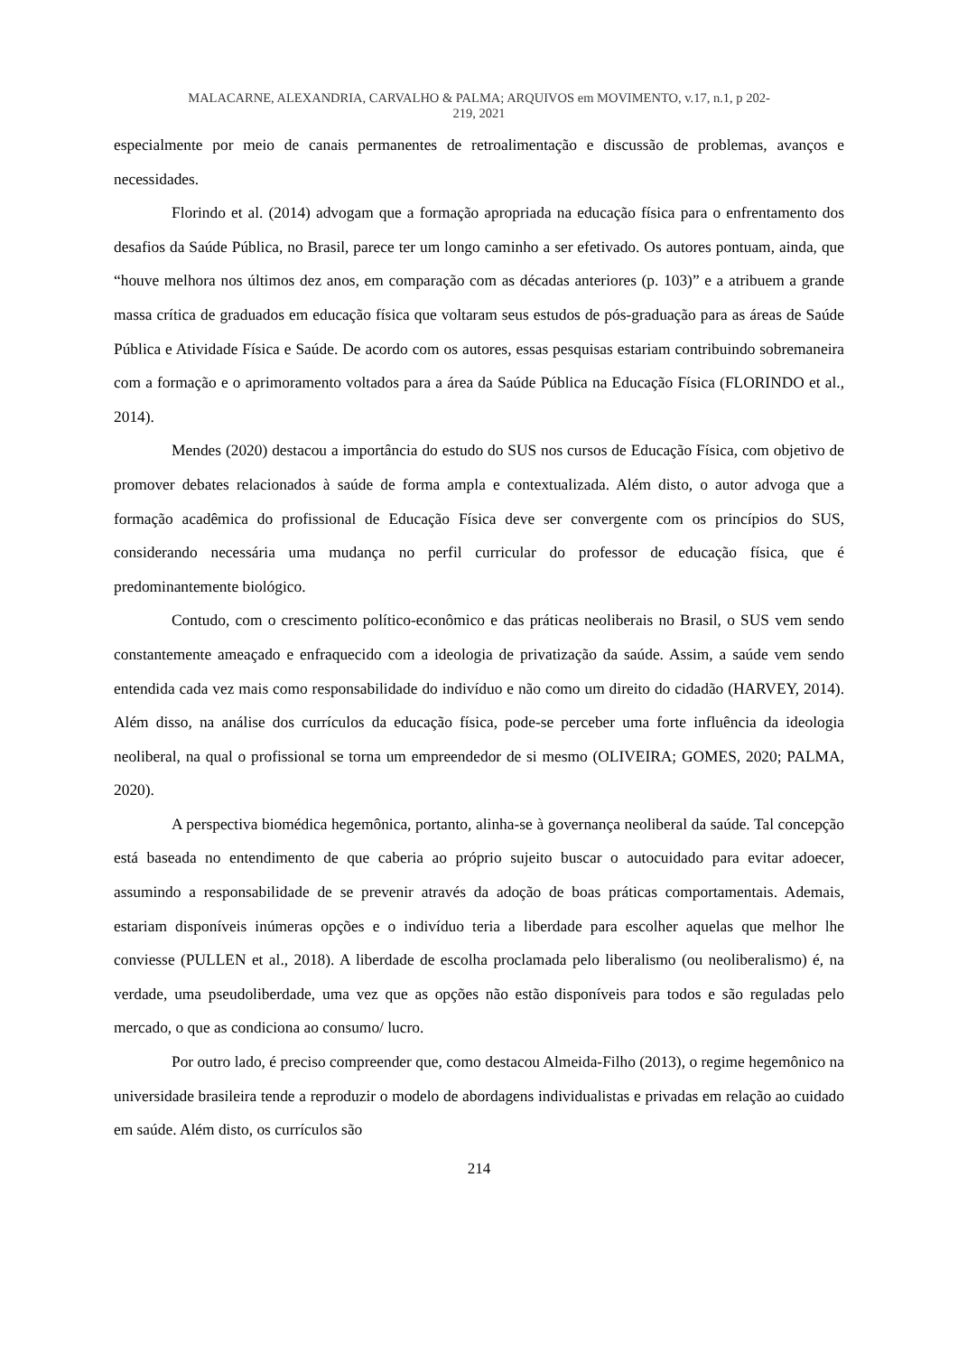MALACARNE, ALEXANDRIA, CARVALHO & PALMA; ARQUIVOS em MOVIMENTO, v.17, n.1, p 202-
219, 2021
especialmente por meio de canais permanentes de retroalimentação e discussão de problemas, avanços e necessidades.
Florindo et al. (2014) advogam que a formação apropriada na educação física para o enfrentamento dos desafios da Saúde Pública, no Brasil, parece ter um longo caminho a ser efetivado. Os autores pontuam, ainda, que “houve melhora nos últimos dez anos, em comparação com as décadas anteriores (p. 103)” e a atribuem a grande massa crítica de graduados em educação física que voltaram seus estudos de pós-graduação para as áreas de Saúde Pública e Atividade Física e Saúde. De acordo com os autores, essas pesquisas estariam contribuindo sobremaneira com a formação e o aprimoramento voltados para a área da Saúde Pública na Educação Física (FLORINDO et al., 2014).
Mendes (2020) destacou a importância do estudo do SUS nos cursos de Educação Física, com objetivo de promover debates relacionados à saúde de forma ampla e contextualizada. Além disto, o autor advoga que a formação acadêmica do profissional de Educação Física deve ser convergente com os princípios do SUS, considerando necessária uma mudança no perfil curricular do professor de educação física, que é predominantemente biológico.
Contudo, com o crescimento político-econômico e das práticas neoliberais no Brasil, o SUS vem sendo constantemente ameaçado e enfraquecido com a ideologia de privatização da saúde. Assim, a saúde vem sendo entendida cada vez mais como responsabilidade do indivíduo e não como um direito do cidadão (HARVEY, 2014). Além disso, na análise dos currículos da educação física, pode-se perceber uma forte influência da ideologia neoliberal, na qual o profissional se torna um empreendedor de si mesmo (OLIVEIRA; GOMES, 2020; PALMA, 2020).
A perspectiva biomédica hegemônica, portanto, alinha-se à governança neoliberal da saúde. Tal concepção está baseada no entendimento de que caberia ao próprio sujeito buscar o autocuidado para evitar adoecer, assumindo a responsabilidade de se prevenir através da adoção de boas práticas comportamentais. Ademais, estariam disponíveis inúmeras opções e o indivíduo teria a liberdade para escolher aquelas que melhor lhe conviesse (PULLEN et al., 2018). A liberdade de escolha proclamada pelo liberalismo (ou neoliberalismo) é, na verdade, uma pseudoliberdade, uma vez que as opções não estão disponíveis para todos e são reguladas pelo mercado, o que as condiciona ao consumo/ lucro.
Por outro lado, é preciso compreender que, como destacou Almeida-Filho (2013), o regime hegemônico na universidade brasileira tende a reproduzir o modelo de abordagens individualistas e privadas em relação ao cuidado em saúde. Além disto, os currículos são
214